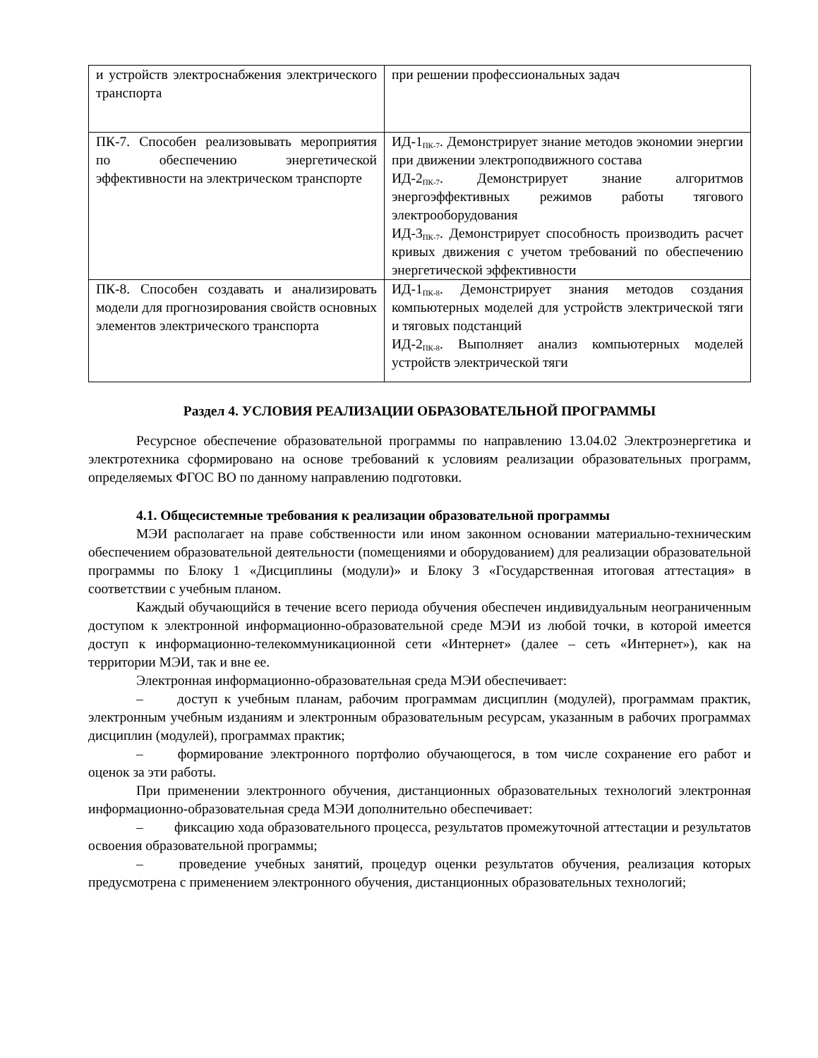| и устройств электроснабжения электрического транспорта | при решении профессиональных задач |
| ПК-7. Способен реализовывать мероприятия по обеспечению энергетической эффективности на электрическом транспорте | ИД-1<sub>ПК-7</sub>. Демонстрирует знание методов экономии энергии при движении электроподвижного состава ИД-2<sub>ПК-7</sub>. Демонстрирует знание алгоритмов энергоэффективных режимов работы тягового электрооборудования ИД-3<sub>ПК-7</sub>. Демонстрирует способность производить расчет кривых движения с учетом требований по обеспечению энергетической эффективности |
| ПК-8. Способен создавать и анализировать модели для прогнозирования свойств основных элементов электрического транспорта | ИД-1<sub>ПК-8</sub>. Демонстрирует знания методов создания компьютерных моделей для устройств электрической тяги и тяговых подстанций ИД-2<sub>ПК-8</sub>. Выполняет анализ компьютерных моделей устройств электрической тяги |
Раздел 4. УСЛОВИЯ РЕАЛИЗАЦИИ ОБРАЗОВАТЕЛЬНОЙ ПРОГРАММЫ
Ресурсное обеспечение образовательной программы по направлению 13.04.02 Электроэнергетика и электротехника сформировано на основе требований к условиям реализации образовательных программ, определяемых ФГОС ВО по данному направлению подготовки.
4.1. Общесистемные требования к реализации образовательной программы
МЭИ располагает на праве собственности или ином законном основании материально-техническим обеспечением образовательной деятельности (помещениями и оборудованием) для реализации образовательной программы по Блоку 1 «Дисциплины (модули)» и Блоку 3 «Государственная итоговая аттестация» в соответствии с учебным планом.
Каждый обучающийся в течение всего периода обучения обеспечен индивидуальным неограниченным доступом к электронной информационно-образовательной среде МЭИ из любой точки, в которой имеется доступ к информационно-телекоммуникационной сети «Интернет» (далее – сеть «Интернет»), как на территории МЭИ, так и вне ее.
Электронная информационно-образовательная среда МЭИ обеспечивает:
–   доступ к учебным планам, рабочим программам дисциплин (модулей), программам практик, электронным учебным изданиям и электронным образовательным ресурсам, указанным в рабочих программах дисциплин (модулей), программах практик;
–   формирование электронного портфолио обучающегося, в том числе сохранение его работ и оценок за эти работы.
При применении электронного обучения, дистанционных образовательных технологий электронная информационно-образовательная среда МЭИ дополнительно обеспечивает:
–   фиксацию хода образовательного процесса, результатов промежуточной аттестации и результатов освоения образовательной программы;
–   проведение учебных занятий, процедур оценки результатов обучения, реализация которых предусмотрена с применением электронного обучения, дистанционных образовательных технологий;